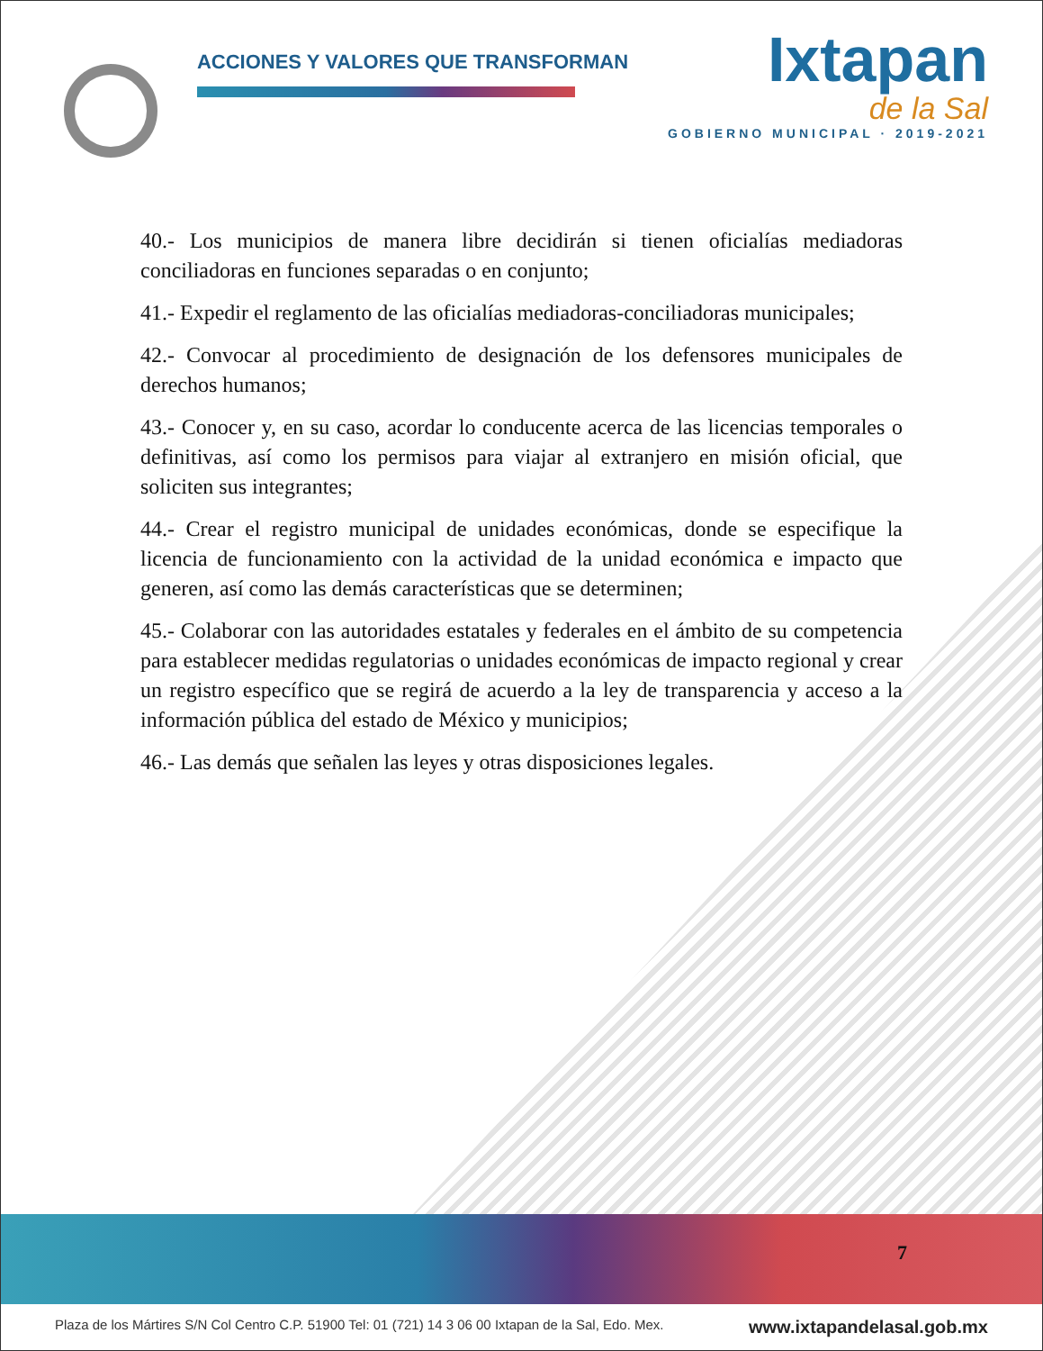ACCIONES Y VALORES QUE TRANSFORMAN
Ixtapan
de la Sal
GOBIERNO MUNICIPAL · 2019-2021
40.- Los municipios de manera libre decidirán si tienen oficialías mediadoras conciliadoras en funciones separadas o en conjunto;
41.- Expedir el reglamento de las oficialías mediadoras-conciliadoras municipales;
42.- Convocar al procedimiento de designación de los defensores municipales de derechos humanos;
43.- Conocer y, en su caso, acordar lo conducente acerca de las licencias temporales o definitivas, así como los permisos para viajar al extranjero en misión oficial, que soliciten sus integrantes;
44.- Crear el registro municipal de unidades económicas, donde se especifique la licencia de funcionamiento con la actividad de la unidad económica e impacto que generen, así como las demás características que se determinen;
45.- Colaborar con las autoridades estatales y federales en el ámbito de su competencia para establecer medidas regulatorias o unidades económicas de impacto regional y crear un registro específico que se regirá de acuerdo a la ley de transparencia y acceso a la información pública del estado de México y municipios;
46.- Las demás que señalen las leyes y otras disposiciones legales.
7
Plaza de los Mártires S/N Col Centro C.P. 51900 Tel: 01 (721) 14 3 06 00 Ixtapan de la Sal, Edo. Mex. www.ixtapandelasal.gob.mx